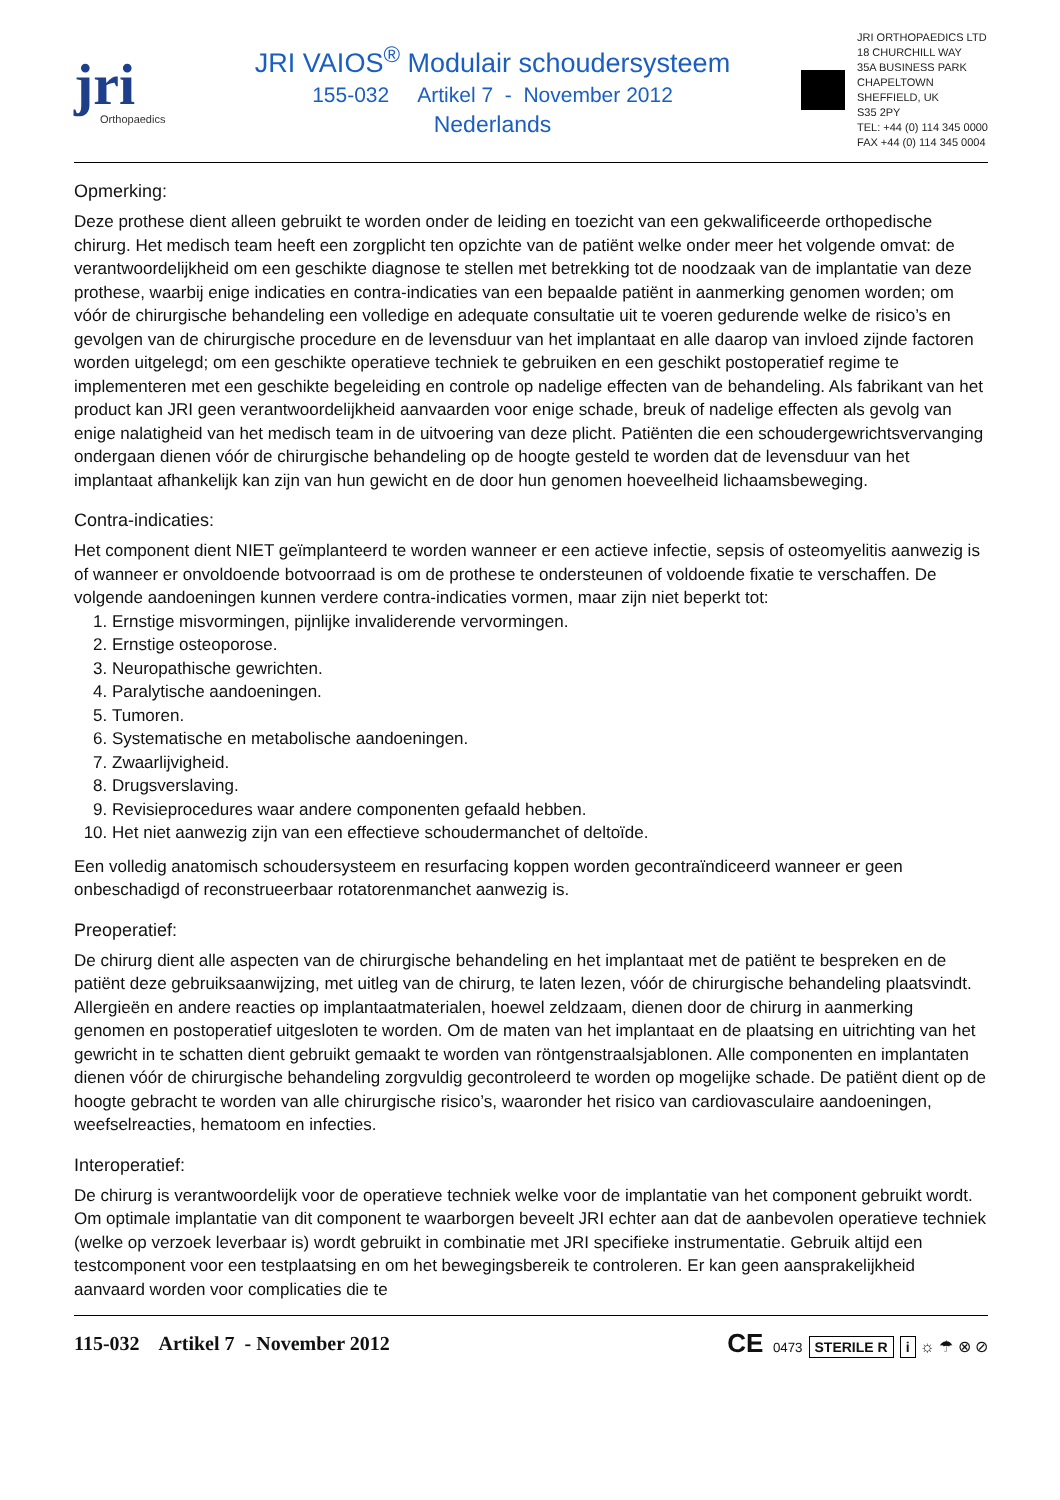jri
Orthopaedics
JRI VAIOS<sup>®</sup> Modulair schoudersysteem
155-032 Artikel 7 - November 2012
Nederlands
JRI ORTHOPAEDICS LTD
18 CHURCHILL WAY
35A BUSINESS PARK
CHAPELTOWN
SHEFFIELD, UK
S35 2PY
TEL: +44 (0) 114 345 0000
FAX +44 (0) 114 345 0004
Opmerking:
Deze prothese dient alleen gebruikt te worden onder de leiding en toezicht van een gekwalificeerde orthopedische chirurg. Het medisch team heeft een zorgplicht ten opzichte van de patiënt welke onder meer het volgende omvat: de verantwoordelijkheid om een geschikte diagnose te stellen met betrekking tot de noodzaak van de implantatie van deze prothese, waarbij enige indicaties en contra-indicaties van een bepaalde patiënt in aanmerking genomen worden; om vóór de chirurgische behandeling een volledige en adequate consultatie uit te voeren gedurende welke de risico’s en gevolgen van de chirurgische procedure en de levensduur van het implantaat en alle daarop van invloed zijnde factoren worden uitgelegd; om een geschikte operatieve techniek te gebruiken en een geschikt postoperatief regime te implementeren met een geschikte begeleiding en controle op nadelige effecten van de behandeling. Als fabrikant van het product kan JRI geen verantwoordelijkheid aanvaarden voor enige schade, breuk of nadelige effecten als gevolg van enige nalatigheid van het medisch team in de uitvoering van deze plicht. Patiënten die een schoudergewrichtsvervanging ondergaan dienen vóór de chirurgische behandeling op de hoogte gesteld te worden dat de levensduur van het implantaat afhankelijk kan zijn van hun gewicht en de door hun genomen hoeveelheid lichaamsbeweging.
Contra-indicaties:
Het component dient NIET geïmplanteerd te worden wanneer er een actieve infectie, sepsis of osteomyelitis aanwezig is of wanneer er onvoldoende botvoorraad is om de prothese te ondersteunen of voldoende fixatie te verschaffen. De volgende aandoeningen kunnen verdere contra-indicaties vormen, maar zijn niet beperkt tot:
1. Ernstige misvormingen, pijnlijke invaliderende vervormingen.
2. Ernstige osteoporose.
3. Neuropathische gewrichten.
4. Paralytische aandoeningen.
5. Tumoren.
6. Systematische en metabolische aandoeningen.
7. Zwaarlijvigheid.
8. Drugsverslaving.
9. Revisieprocedures waar andere componenten gefaald hebben.
10. Het niet aanwezig zijn van een effectieve schoudermanchet of deltoïde.
Een volledig anatomisch schoudersysteem en resurfacing koppen worden gecontraïndiceerd wanneer er geen onbeschadigd of reconstrueerbaar rotatorenmanchet aanwezig is.
Preoperatief:
De chirurg dient alle aspecten van de chirurgische behandeling en het implantaat met de patiënt te bespreken en de patiënt deze gebruiksaanwijzing, met uitleg van de chirurg, te laten lezen, vóór de chirurgische behandeling plaatsvindt. Allergieën en andere reacties op implantaatmaterialen, hoewel zeldzaam, dienen door de chirurg in aanmerking genomen en postoperatief uitgesloten te worden. Om de maten van het implantaat en de plaatsing en uitrichting van het gewricht in te schatten dient gebruikt gemaakt te worden van röntgenstraalsjablonen. Alle componenten en implantaten dienen vóór de chirurgische behandeling zorgvuldig gecontroleerd te worden op mogelijke schade. De patiënt dient op de hoogte gebracht te worden van alle chirurgische risico’s, waaronder het risico van cardiovasculaire aandoeningen, weefselreacties, hematoom en infecties.
Interoperatief:
De chirurg is verantwoordelijk voor de operatieve techniek welke voor de implantatie van het component gebruikt wordt. Om optimale implantatie van dit component te waarborgen beveelt JRI echter aan dat de aanbevolen operatieve techniek (welke op verzoek leverbaar is) wordt gebruikt in combinatie met JRI specifieke instrumentatie. Gebruik altijd een testcomponent voor een testplaatsing en om het bewegingsbereik te controleren. Er kan geen aansprakelijkheid aanvaard worden voor complicaties die te
115-032 Artikel 7 - November 2012
CE 0473 STERILE R i ☼ ☂ ⊗ ⊘